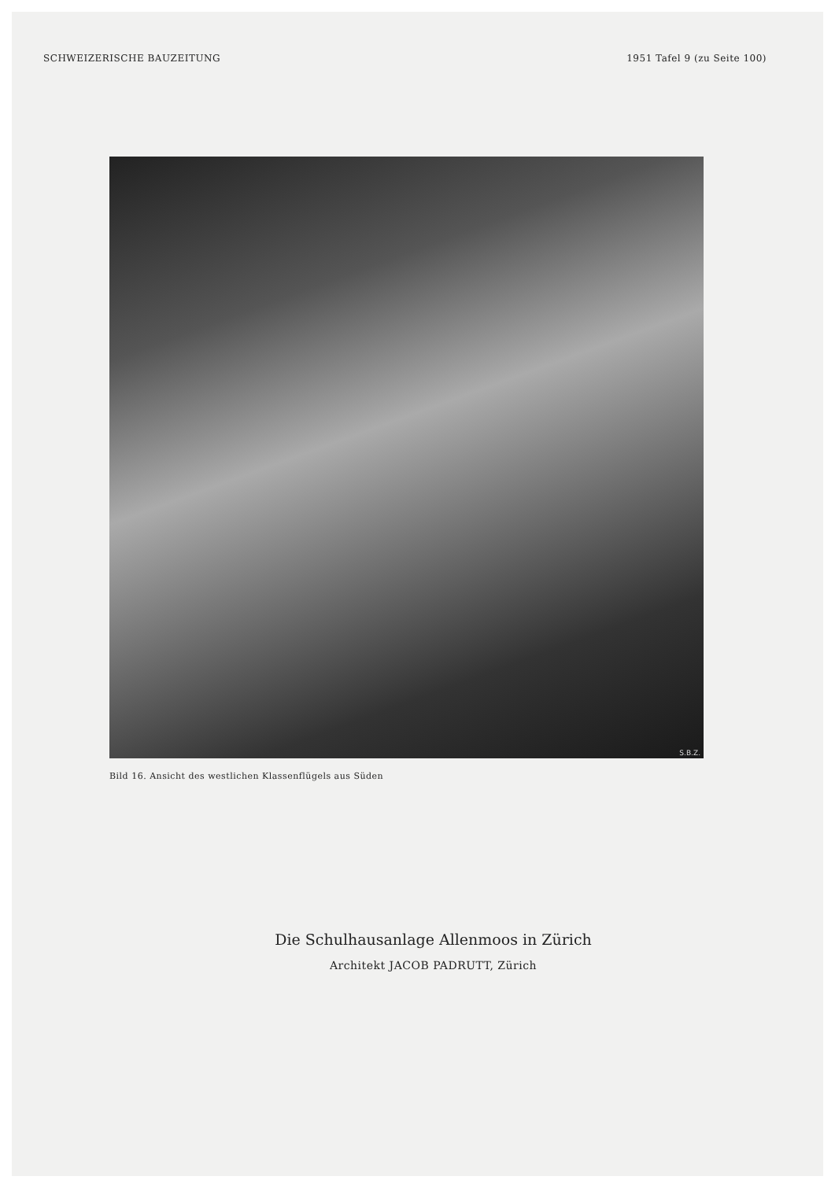SCHWEIZERISCHE BAUZEITUNG 1951 Tafel 9 (zu Seite 100)
S.B.Z.
Bild 16. Ansicht des westlichen Klassenflügels aus Süden
Die Schulhausanlage Allenmoos in Zürich
Architekt JACOB PADRUTT, Zürich